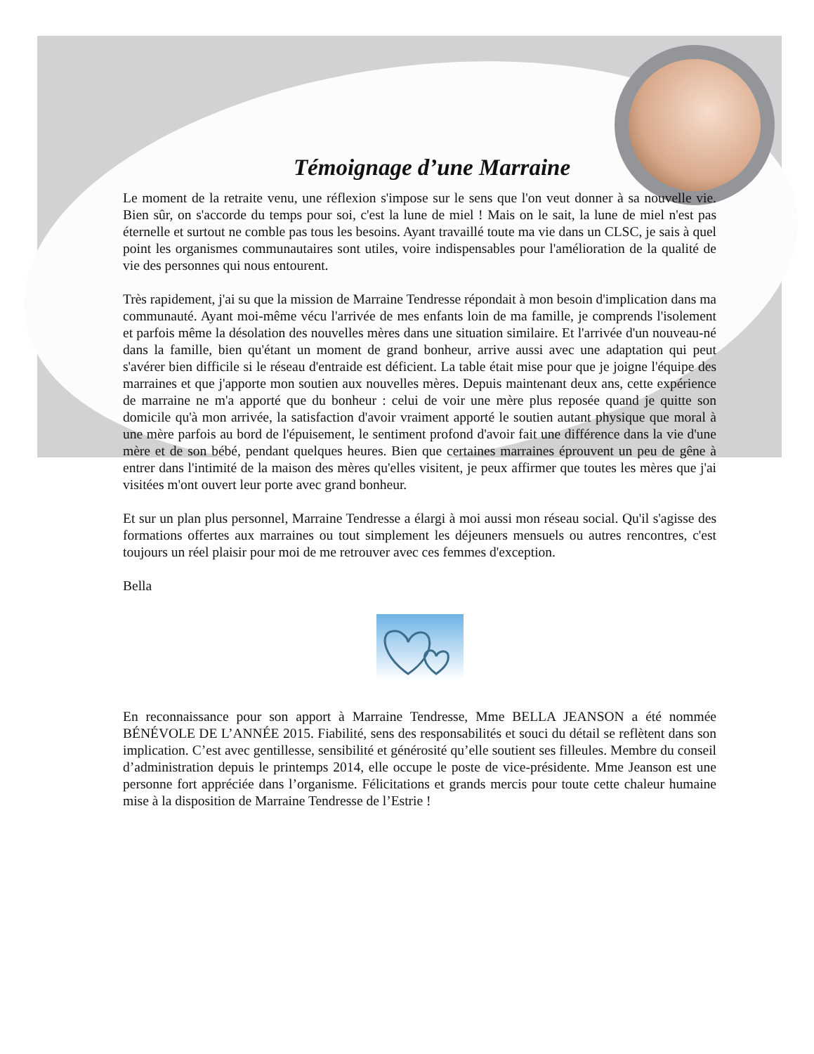Témoignage d’une Marraine
Le moment de la retraite venu, une réflexion s'impose sur le sens que l'on veut donner à sa nouvelle vie. Bien sûr, on s'accorde du temps pour soi, c'est la lune de miel ! Mais on le sait, la lune de miel n'est pas éternelle et surtout ne comble pas tous les besoins. Ayant travaillé toute ma vie dans un CLSC, je sais à quel point les organismes communautaires sont utiles, voire indispensables pour l'amélioration de la qualité de vie des personnes qui nous entourent.
Très rapidement, j'ai su que la mission de Marraine Tendresse répondait à mon besoin d'implication dans ma communauté. Ayant moi-même vécu l'arrivée de mes enfants loin de ma famille, je comprends l'isolement et parfois même la désolation des nouvelles mères dans une situation similaire. Et l'arrivée d'un nouveau-né dans la famille, bien qu'étant un moment de grand bonheur, arrive aussi avec une adaptation qui peut s'avérer bien difficile si le réseau d'entraide est déficient. La table était mise pour que je joigne l'équipe des marraines et que j'apporte mon soutien aux nouvelles mères. Depuis maintenant deux ans, cette expérience de marraine ne m'a apporté que du bonheur : celui de voir une mère plus reposée quand je quitte son domicile qu'à mon arrivée, la satisfaction d'avoir vraiment apporté le soutien autant physique que moral à une mère parfois au bord de l'épuisement, le sentiment profond d'avoir fait une différence dans la vie d'une mère et de son bébé, pendant quelques heures. Bien que certaines marraines éprouvent un peu de gêne à entrer dans l'intimité de la maison des mères qu'elles visitent, je peux affirmer que toutes les mères que j'ai visitées m'ont ouvert leur porte avec grand bonheur.
Et sur un plan plus personnel, Marraine Tendresse a élargi à moi aussi mon réseau social. Qu'il s'agisse des formations offertes aux marraines ou tout simplement les déjeuners mensuels ou autres rencontres, c'est toujours un réel plaisir pour moi de me retrouver avec ces femmes d'exception.
Bella
En reconnaissance pour son apport à Marraine Tendresse, Mme BELLA JEANSON a été nommée BÉNÉVOLE DE L’ANNÉE 2015. Fiabilité, sens des responsabilités et souci du détail se reflètent dans son implication. C’est avec gentillesse, sensibilité et générosité qu’elle soutient ses filleules. Membre du conseil d’administration depuis le printemps 2014, elle occupe le poste de vice-présidente. Mme Jeanson est une personne fort appréciée dans l’organisme. Félicitations et grands mercis pour toute cette chaleur humaine mise à la disposition de Marraine Tendresse de l’Estrie !